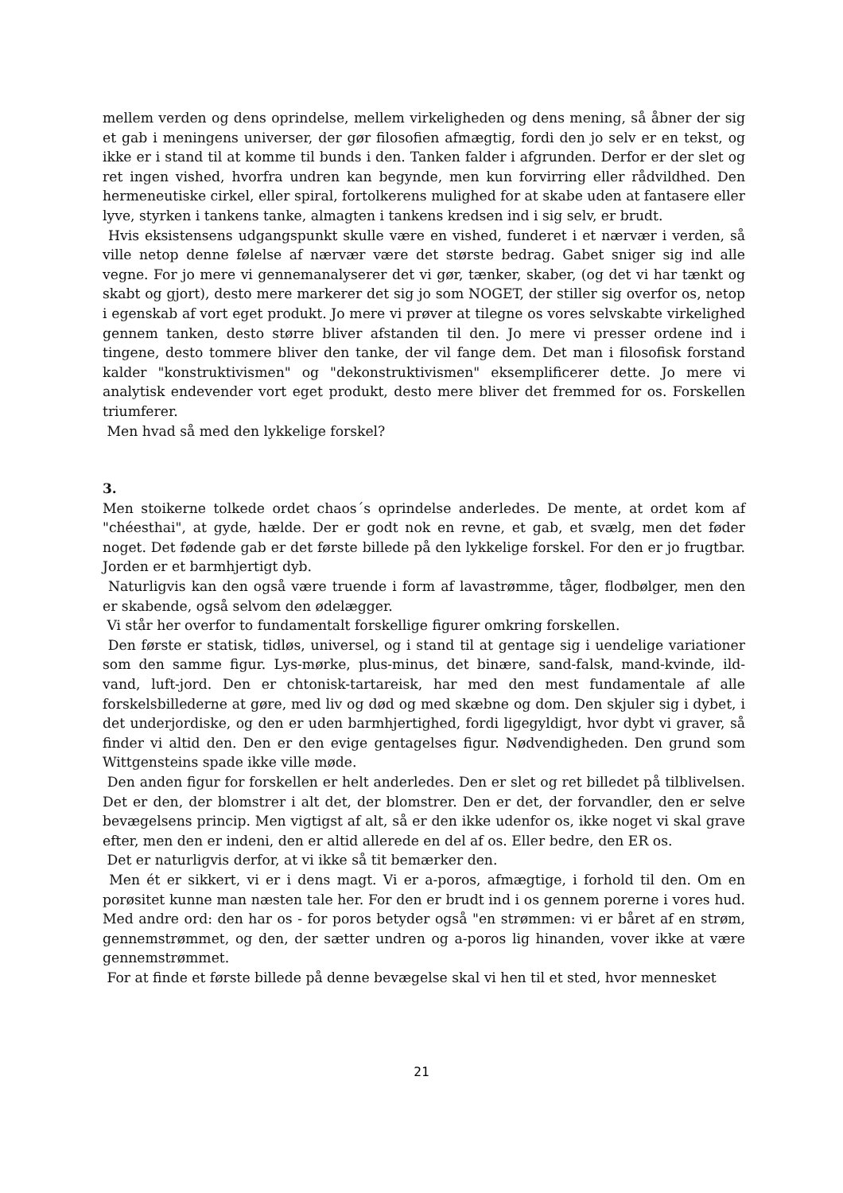mellem verden og dens oprindelse, mellem virkeligheden og dens mening, så åbner der sig et gab i meningens universer, der gør filosofien afmægtig, fordi den jo selv er en tekst, og ikke er i stand til at komme til bunds i den. Tanken falder i afgrunden. Derfor er der slet og ret ingen vished, hvorfra undren kan begynde, men kun forvirring eller rådvildhed. Den hermeneutiske cirkel, eller spiral, fortolkerens mulighed for at skabe uden at fantasere eller lyve, styrken i tankens tanke, almagten i tankens kredsen ind i sig selv, er brudt.
Hvis eksistensens udgangspunkt skulle være en vished, funderet i et nærvær i verden, så ville netop denne følelse af nærvær være det største bedrag. Gabet sniger sig ind alle vegne. For jo mere vi gennemanalyserer det vi gør, tænker, skaber, (og det vi har tænkt og skabt og gjort), desto mere markerer det sig jo som NOGET, der stiller sig overfor os, netop i egenskab af vort eget produkt. Jo mere vi prøver at tilegne os vores selvskabte virkelighed gennem tanken, desto større bliver afstanden til den. Jo mere vi presser ordene ind i tingene, desto tommere bliver den tanke, der vil fange dem. Det man i filosofisk forstand kalder "konstruktivismen" og "dekonstruktivismen" eksemplificerer dette. Jo mere vi analytisk endevender vort eget produkt, desto mere bliver det fremmed for os. Forskellen triumferer.
Men hvad så med den lykkelige forskel?
3.
Men stoikerne tolkede ordet chaos´s oprindelse anderledes. De mente, at ordet kom af "chéesthai", at gyde, hælde. Der er godt nok en revne, et gab, et svælg, men det føder noget. Det fødende gab er det første billede på den lykkelige forskel. For den er jo frugtbar. Jorden er et barmhjertigt dyb.
Naturligvis kan den også være truende i form af lavastrømme, tåger, flodbølger, men den er skabende, også selvom den ødelægger.
Vi står her overfor to fundamentalt forskellige figurer omkring forskellen.
Den første er statisk, tidløs, universel, og i stand til at gentage sig i uendelige variationer som den samme figur. Lys-mørke, plus-minus, det binære, sand-falsk, mand-kvinde, ild-vand, luft-jord. Den er chtonisk-tartareisk, har med den mest fundamentale af alle forskelsbillederne at gøre, med liv og død og med skæbne og dom. Den skjuler sig i dybet, i det underjordiske, og den er uden barmhjertighed, fordi ligegyldigt, hvor dybt vi graver, så finder vi altid den. Den er den evige gentagelses figur. Nødvendigheden. Den grund som Wittgensteins spade ikke ville møde.
Den anden figur for forskellen er helt anderledes. Den er slet og ret billedet på tilblivelsen. Det er den, der blomstrer i alt det, der blomstrer. Den er det, der forvandler, den er selve bevægelsens princip. Men vigtigst af alt, så er den ikke udenfor os, ikke noget vi skal grave efter, men den er indeni, den er altid allerede en del af os. Eller bedre, den ER os.
Det er naturligvis derfor, at vi ikke så tit bemærker den.
Men ét er sikkert, vi er i dens magt. Vi er a-poros, afmægtige, i forhold til den. Om en porøsitet kunne man næsten tale her. For den er brudt ind i os gennem porerne i vores hud. Med andre ord: den har os - for poros betyder også "en strømmen: vi er båret af en strøm, gennemstrømmet, og den, der sætter undren og a-poros lig hinanden, vover ikke at være gennemstrømmet.
For at finde et første billede på denne bevægelse skal vi hen til et sted, hvor mennesket
21